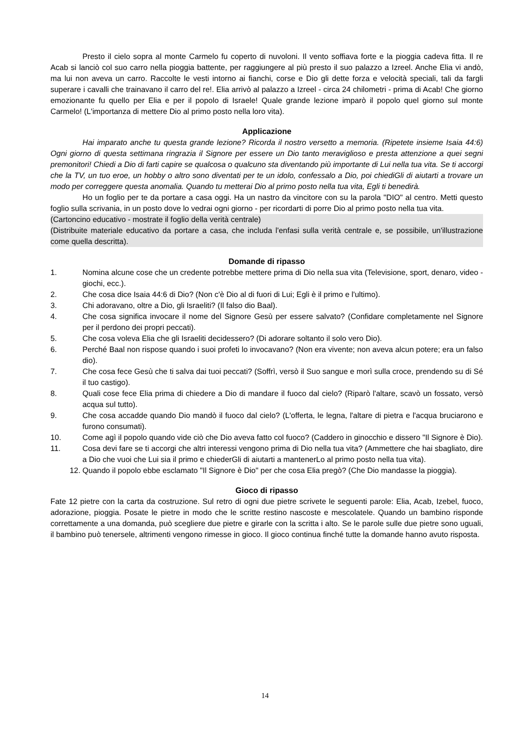Presto il cielo sopra al monte Carmelo fu coperto di nuvoloni. Il vento soffiava forte e la pioggia cadeva fitta. Il re Acab si lanciò col suo carro nella pioggia battente, per raggiungere al più presto il suo palazzo a Izreel. Anche Elia vi andò, ma lui non aveva un carro. Raccolte le vesti intorno ai fianchi, corse e Dio gli dette forza e velocità speciali, tali da fargli superare i cavalli che trainavano il carro del re!. Elia arrivò al palazzo a Izreel - circa 24 chilometri - prima di Acab! Che giorno emozionante fu quello per Elia e per il popolo di Israele! Quale grande lezione imparò il popolo quel giorno sul monte Carmelo! (L'importanza di mettere Dio al primo posto nella loro vita).
Applicazione
Hai imparato anche tu questa grande lezione? Ricorda il nostro versetto a memoria. (Ripetete insieme Isaia 44:6) Ogni giorno di questa settimana ringrazia il Signore per essere un Dio tanto meraviglioso e presta attenzione a quei segni premonitori! Chiedi a Dio di farti capire se qualcosa o qualcuno sta diventando più importante di Lui nella tua vita. Se ti accorgi che la TV, un tuo eroe, un hobby o altro sono diventati per te un idolo, confessalo a Dio, poi chiediGli di aiutarti a trovare un modo per correggere questa anomalia. Quando tu metterai Dio al primo posto nella tua vita, Egli ti benedirà.
Ho un foglio per te da portare a casa oggi. Ha un nastro da vincitore con su la parola "DIO" al centro. Metti questo foglio sulla scrivania, in un posto dove lo vedrai ogni giorno - per ricordarti di porre Dio al primo posto nella tua vita.
(Cartoncino educativo - mostrate il foglio della verità centrale)
(Distribuite materiale educativo da portare a casa, che includa l'enfasi sulla verità centrale e, se possibile, un'illustrazione come quella descritta).
Domande di ripasso
1. Nomina alcune cose che un credente potrebbe mettere prima di Dio nella sua vita (Televisione, sport, denaro, video - giochi, ecc.).
2. Che cosa dice Isaia 44:6 di Dio? (Non c'è Dio al di fuori di Lui; Egli è il primo e l'ultimo).
3. Chi adoravano, oltre a Dio, gli Israeliti? (Il falso dio Baal).
4. Che cosa significa invocare il nome del Signore Gesù per essere salvato? (Confidare completamente nel Signore per il perdono dei propri peccati).
5. Che cosa voleva Elia che gli Israeliti decidessero? (Di adorare soltanto il solo vero Dio).
6. Perché Baal non rispose quando i suoi profeti lo invocavano? (Non era vivente; non aveva alcun potere; era un falso dio).
7. Che cosa fece Gesù che ti salva dai tuoi peccati? (Soffrì, versò il Suo sangue e morì sulla croce, prendendo su di Sé il tuo castigo).
8. Quali cose fece Elia prima di chiedere a Dio di mandare il fuoco dal cielo? (Riparò l'altare, scavò un fossato, versò acqua sul tutto).
9. Che cosa accadde quando Dio mandò il fuoco dal cielo? (L'offerta, le legna, l'altare di pietra e l'acqua bruciarono e furono consumati).
10. Come agì il popolo quando vide ciò che Dio aveva fatto col fuoco? (Caddero in ginocchio e dissero "Il Signore è Dio).
11. Cosa devi fare se ti accorgi che altri interessi vengono prima di Dio nella tua vita? (Ammettere che hai sbagliato, dire a Dio che vuoi che Lui sia il primo e chiederGli di aiutarti a mantenerLo al primo posto nella tua vita).
12. Quando il popolo ebbe esclamato "Il Signore è Dio" per che cosa Elia pregò? (Che Dio mandasse la pioggia).
Gioco di ripasso
Fate 12 pietre con la carta da costruzione. Sul retro di ogni due pietre scrivete le seguenti parole: Elia, Acab, Izebel, fuoco, adorazione, pioggia. Posate le pietre in modo che le scritte restino nascoste e mescolatele. Quando un bambino risponde correttamente a una domanda, può scegliere due pietre e girarle con la scritta i alto. Se le parole sulle due pietre sono uguali, il bambino può tenersele, altrimenti vengono rimesse in gioco. Il gioco continua finché tutte la domande hanno avuto risposta.
14